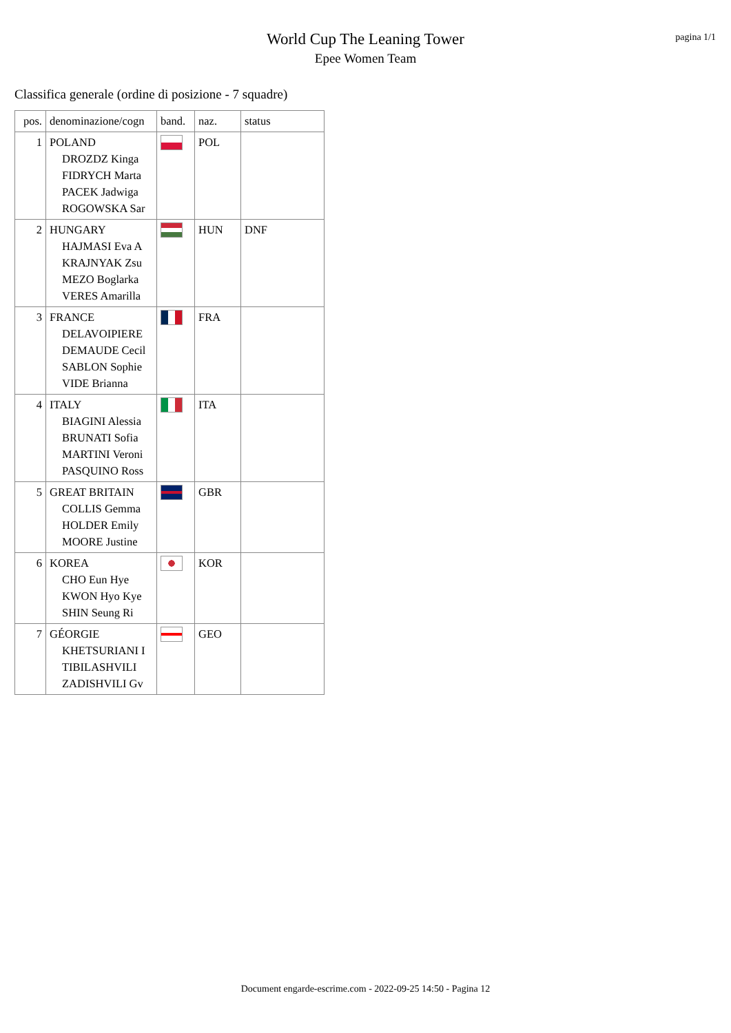pagina 1/1
World Cup The Leaning Tower
Epee Women Team
Classifica generale (ordine di posizione - 7 squadre)
| pos. | denominazione/cogn | band. | naz. | status |
| --- | --- | --- | --- | --- |
| 1 | POLAND DROZDZ Kinga FIDRYCH Marta PACEK Jadwiga ROGOWSKA Sar | | POL | |
| 2 | HUNGARY HAJMASI Eva A KRAJNYAK Zsu MEZO Boglarka VERES Amarilla | | HUN | DNF |
| 3 | FRANCE DELAVOIPIERE DEMAUDE Cecil SABLON Sophie VIDE Brianna | | FRA | |
| 4 | ITALY BIAGINI Alessia BRUNATI Sofia MARTINI Veroni PASQUINO Ross | | ITA | |
| 5 | GREAT BRITAIN COLLIS Gemma HOLDER Emily MOORE Justine | | GBR | |
| 6 | KOREA CHO Eun Hye KWON Hyo Kye SHIN Seung Ri | | KOR | |
| 7 | GÉORGIE KHETSURIANI I TIBILASHVILI ZADISHVILI Gv | | GEO | |
Document engarde-escrime.com - 2022-09-25 14:50 - Pagina 12